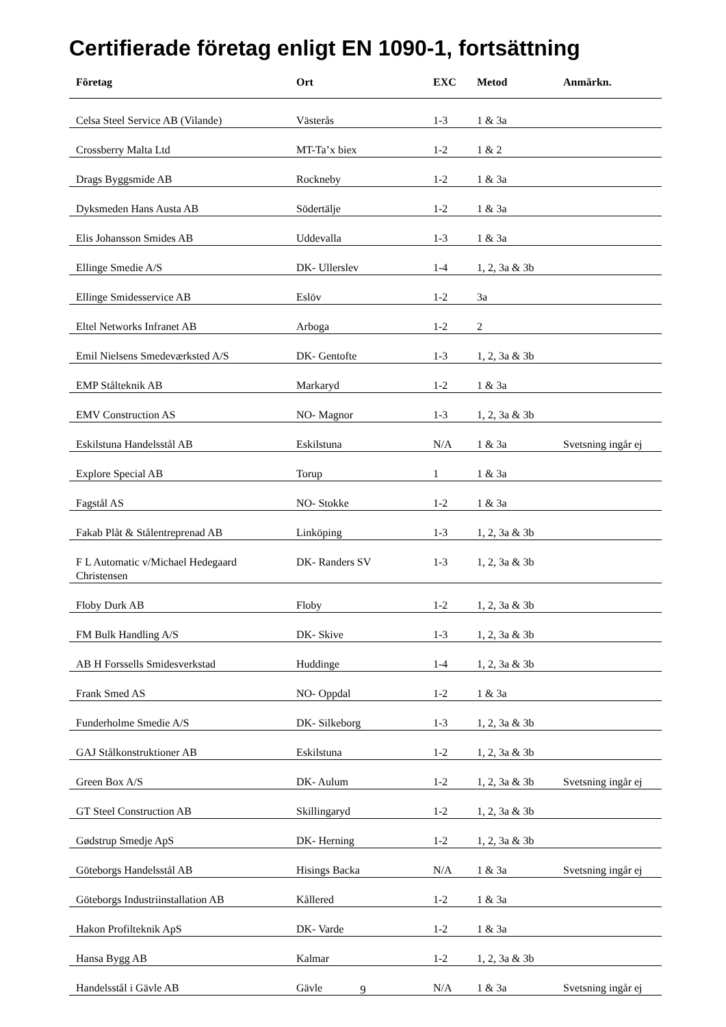Certifierade företag enligt EN 1090-1, fortsättning
| Företag | Ort | EXC | Metod | Anmärkn. |
| --- | --- | --- | --- | --- |
| Celsa Steel Service AB (Vilande) | Västerås | 1-3 | 1 & 3a | |
| Crossberry Malta Ltd | MT-Ta’x biex | 1-2 | 1 & 2 | |
| Drags Byggsmide AB | Rockneby | 1-2 | 1 & 3a | |
| Dyksmeden Hans Austa AB | Södertälje | 1-2 | 1 & 3a | |
| Elis Johansson Smides AB | Uddevalla | 1-3 | 1 & 3a | |
| Ellinge Smedie A/S | DK- Ullerslev | 1-4 | 1, 2, 3a & 3b | |
| Ellinge Smidesservice AB | Eslöv | 1-2 | 3a | |
| Eltel Networks Infranet AB | Arboga | 1-2 | 2 | |
| Emil Nielsens Smedeværksted A/S | DK- Gentofte | 1-3 | 1, 2, 3a & 3b | |
| EMP Stålteknik AB | Markaryd | 1-2 | 1 & 3a | |
| EMV Construction AS | NO- Magnor | 1-3 | 1, 2, 3a & 3b | |
| Eskilstuna Handelsstål AB | Eskilstuna | N/A | 1 & 3a | Svetsning ingår ej |
| Explore Special AB | Torup | 1 | 1 & 3a | |
| Fagstål AS | NO- Stokke | 1-2 | 1 & 3a | |
| Fakab Plåt & Stålentreprenad AB | Linköping | 1-3 | 1, 2, 3a & 3b | |
| F L Automatic v/Michael Hedegaard Christensen | DK- Randers SV | 1-3 | 1, 2, 3a & 3b | |
| Floby Durk AB | Floby | 1-2 | 1, 2, 3a & 3b | |
| FM Bulk Handling A/S | DK- Skive | 1-3 | 1, 2, 3a & 3b | |
| AB H Forssells Smidesverkstad | Huddinge | 1-4 | 1, 2, 3a & 3b | |
| Frank Smed AS | NO- Oppdal | 1-2 | 1 & 3a | |
| Funderholme Smedie A/S | DK- Silkeborg | 1-3 | 1, 2, 3a & 3b | |
| GAJ Stålkonstruktioner AB | Eskilstuna | 1-2 | 1, 2, 3a & 3b | |
| Green Box A/S | DK- Aulum | 1-2 | 1, 2, 3a & 3b | Svetsning ingår ej |
| GT Steel Construction AB | Skillingaryd | 1-2 | 1, 2, 3a & 3b | |
| Gødstrup Smedje ApS | DK- Herning | 1-2 | 1, 2, 3a & 3b | |
| Göteborgs Handelsstål AB | Hisings Backa | N/A | 1 & 3a | Svetsning ingår ej |
| Göteborgs Industriinstallation AB | Kållered | 1-2 | 1 & 3a | |
| Hakon Profilteknik ApS | DK- Varde | 1-2 | 1 & 3a | |
| Hansa Bygg AB | Kalmar | 1-2 | 1, 2, 3a & 3b | |
| Handelsstål i Gävle AB | Gävle | N/A | 1 & 3a | Svetsning ingår ej |
9